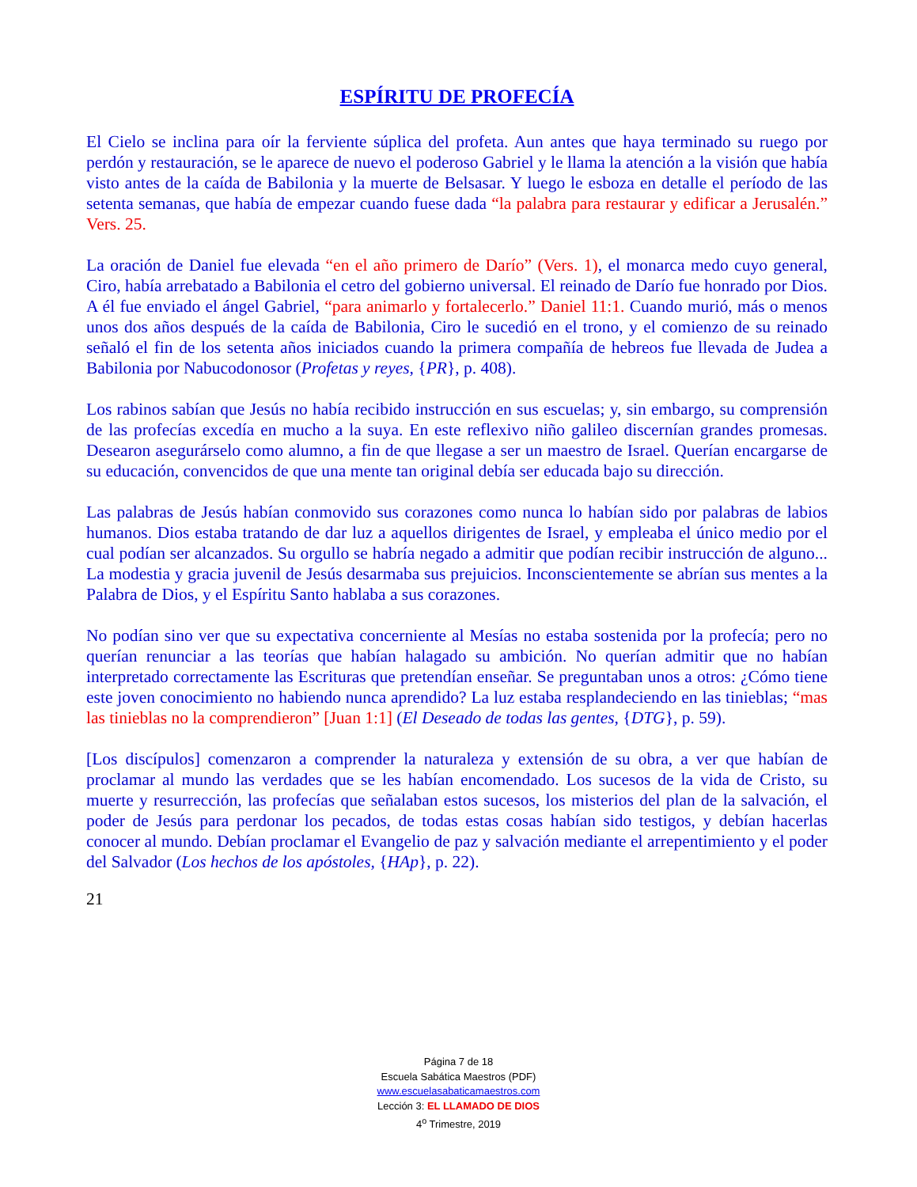ESPÍRITU DE PROFECÍA
El Cielo se inclina para oír la ferviente súplica del profeta. Aun antes que haya terminado su ruego por perdón y restauración, se le aparece de nuevo el poderoso Gabriel y le llama la atención a la visión que había visto antes de la caída de Babilonia y la muerte de Belsasar. Y luego le esboza en detalle el período de las setenta semanas, que había de empezar cuando fuese dada “la palabra para restaurar y edificar a Jerusalén.” Vers. 25.
La oración de Daniel fue elevada “en el año primero de Darío” (Vers. 1), el monarca medo cuyo general, Ciro, había arrebatado a Babilonia el cetro del gobierno universal. El reinado de Darío fue honrado por Dios. A él fue enviado el ángel Gabriel, “para animarlo y fortalecerlo.” Daniel 11:1. Cuando murió, más o menos unos dos años después de la caída de Babilonia, Ciro le sucedió en el trono, y el comienzo de su reinado señaló el fin de los setenta años iniciados cuando la primera compañía de hebreos fue llevada de Judea a Babilonia por Nabucodonosor (Profetas y reyes, {PR}, p. 408).
Los rabinos sabían que Jesús no había recibido instrucción en sus escuelas; y, sin embargo, su comprensión de las profecías excedía en mucho a la suya. En este reflexivo niño galileo discernían grandes promesas. Desearon asegurárselo como alumno, a fin de que llegase a ser un maestro de Israel. Querían encargarse de su educación, convencidos de que una mente tan original debía ser educada bajo su dirección.
Las palabras de Jesús habían conmovido sus corazones como nunca lo habían sido por palabras de labios humanos. Dios estaba tratando de dar luz a aquellos dirigentes de Israel, y empleaba el único medio por el cual podían ser alcanzados. Su orgullo se habría negado a admitir que podían recibir instrucción de alguno... La modestia y gracia juvenil de Jesús desarmaba sus prejuicios. Inconscientemente se abrían sus mentes a la Palabra de Dios, y el Espíritu Santo hablaba a sus corazones.
No podían sino ver que su expectativa concerniente al Mesías no estaba sostenida por la profecía; pero no querían renunciar a las teorías que habían halagado su ambición. No querían admitir que no habían interpretado correctamente las Escrituras que pretendían enseñar. Se preguntaban unos a otros: ¿Cómo tiene este joven conocimiento no habiendo nunca aprendido? La luz estaba resplandeciendo en las tinieblas; “mas las tinieblas no la comprendieron” [Juan 1:1] (El Deseado de todas las gentes, {DTG}, p. 59).
[Los discípulos] comenzaron a comprender la naturaleza y extensión de su obra, a ver que habían de proclamar al mundo las verdades que se les habían encomendado. Los sucesos de la vida de Cristo, su muerte y resurrección, las profecías que señalaban estos sucesos, los misterios del plan de la salvación, el poder de Jesús para perdonar los pecados, de todas estas cosas habían sido testigos, y debían hacerlas conocer al mundo. Debían proclamar el Evangelio de paz y salvación mediante el arrepentimiento y el poder del Salvador (Los hechos de los apóstoles, {HAp}, p. 22).
21
Página 7 de 18
Escuela Sabática Maestros (PDF)
www.escuelasabaticamaestros.com
Lección 3: EL LLAMADO DE DIOS
4<sup>o</sup> Trimestre, 2019